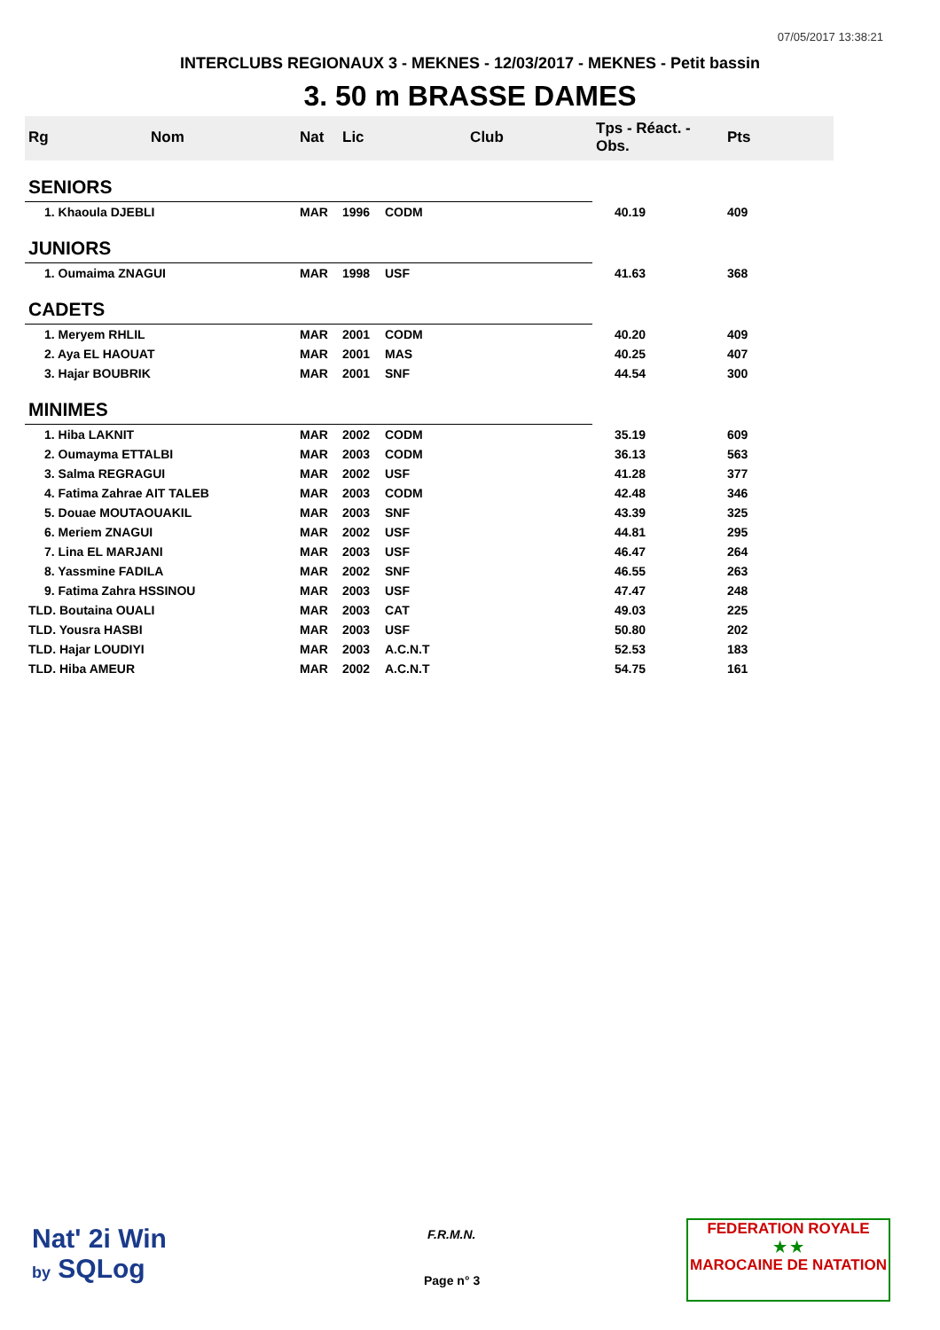07/05/2017 13:38:21
INTERCLUBS REGIONAUX 3 - MEKNES - 12/03/2017 - MEKNES - Petit bassin
3. 50 m BRASSE DAMES
| Rg | Nom | Nat | Lic | Club | Tps - Réact. - Obs. | Pts |
| --- | --- | --- | --- | --- | --- | --- |
| SENIORS | | | | | | |
| 1. Khaoula DJEBLI | | MAR | 1996 | CODM | 40.19 | 409 |
| JUNIORS | | | | | | |
| 1. Oumaima ZNAGUI | | MAR | 1998 | USF | 41.63 | 368 |
| CADETS | | | | | | |
| 1. Meryem RHLIL | | MAR | 2001 | CODM | 40.20 | 409 |
| 2. Aya EL HAOUAT | | MAR | 2001 | MAS | 40.25 | 407 |
| 3. Hajar BOUBRIK | | MAR | 2001 | SNF | 44.54 | 300 |
| MINIMES | | | | | | |
| 1. Hiba LAKNIT | | MAR | 2002 | CODM | 35.19 | 609 |
| 2. Oumayma ETTALBI | | MAR | 2003 | CODM | 36.13 | 563 |
| 3. Salma REGRAGUI | | MAR | 2002 | USF | 41.28 | 377 |
| 4. Fatima Zahrae AIT TALEB | | MAR | 2003 | CODM | 42.48 | 346 |
| 5. Douae MOUTAOUAKIL | | MAR | 2003 | SNF | 43.39 | 325 |
| 6. Meriem ZNAGUI | | MAR | 2002 | USF | 44.81 | 295 |
| 7. Lina EL MARJANI | | MAR | 2003 | USF | 46.47 | 264 |
| 8. Yassmine FADILA | | MAR | 2002 | SNF | 46.55 | 263 |
| 9. Fatima Zahra HSSINOU | | MAR | 2003 | USF | 47.47 | 248 |
| TLD. Boutaina OUALI | | MAR | 2003 | CAT | 49.03 | 225 |
| TLD. Yousra HASBI | | MAR | 2003 | USF | 50.80 | 202 |
| TLD. Hajar LOUDIYI | | MAR | 2003 | A.C.N.T | 52.53 | 183 |
| TLD. Hiba AMEUR | | MAR | 2002 | A.C.N.T | 54.75 | 161 |
Nat' 2i Win
by SQLog
F.R.M.N.
Page n° 3
FEDERATION ROYALE
★ ★
MAROCAINE DE NATATION